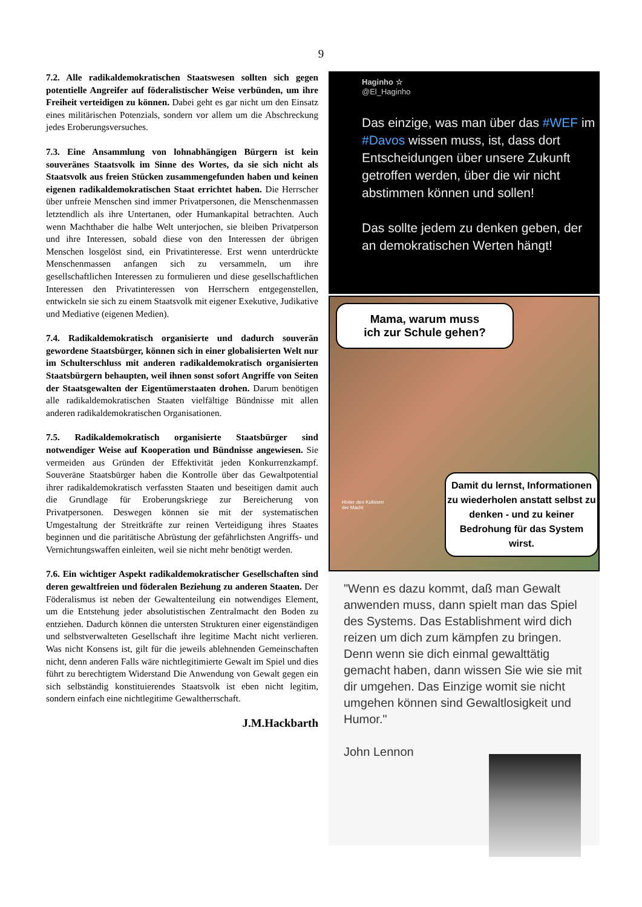9
7.2. Alle radikaldemokratischen Staatswesen sollten sich gegen potentielle Angreifer auf föderalistischer Weise verbünden, um ihre Freiheit verteidigen zu können. Dabei geht es gar nicht um den Einsatz eines militärischen Potenzials, sondern vor allem um die Abschreckung jedes Eroberungsversuches.
7.3. Eine Ansammlung von lohnabhängigen Bürgern ist kein souveränes Staatsvolk im Sinne des Wortes, da sie sich nicht als Staatsvolk aus freien Stücken zusammengefunden haben und keinen eigenen radikaldemokratischen Staat errichtet haben. Die Herrscher über unfreie Menschen sind immer Privatpersonen, die Menschenmassen letztendlich als ihre Untertanen, oder Humankapital betrachten. Auch wenn Machthaber die halbe Welt unterjochen, sie bleiben Privatperson und ihre Interessen, sobald diese von den Interessen der übrigen Menschen losgelöst sind, ein Privatinteresse. Erst wenn unterdrückte Menschenmassen anfangen sich zu versammeln, um ihre gesellschaftlichen Interessen zu formulieren und diese gesellschaftlichen Interessen den Privatinteressen von Herrschern entgegenstellen, entwickeln sie sich zu einem Staatsvolk mit eigener Exekutive, Judikative und Mediative (eigenen Medien).
7.4. Radikaldemokratisch organisierte und dadurch souverän gewordene Staatsbürger, können sich in einer globalisierten Welt nur im Schulterschluss mit anderen radikaldemokratisch organisierten Staatsbürgern behaupten, weil ihnen sonst sofort Angriffe von Seiten der Staatsgewalten der Eigentümerstaaten drohen. Darum benötigen alle radikaldemokratischen Staaten vielfältige Bündnisse mit allen anderen radikaldemokratischen Organisationen.
7.5. Radikaldemokratisch organisierte Staatsbürger sind notwendiger Weise auf Kooperation und Bündnisse angewiesen. Sie vermeiden aus Gründen der Effektivität jeden Konkurrenzkampf. Souveräne Staatsbürger haben die Kontrolle über das Gewaltpotential ihrer radikaldemokratisch verfassten Staaten und beseitigen damit auch die Grundlage für Eroberungskriege zur Bereicherung von Privatpersonen. Deswegen können sie mit der systematischen Umgestaltung der Streitkräfte zur reinen Verteidigung ihres Staates beginnen und die paritätische Abrüstung der gefährlichsten Angriffs- und Vernichtungswaffen einleiten, weil sie nicht mehr benötigt werden.
7.6. Ein wichtiger Aspekt radikaldemokratischer Gesellschaften sind deren gewaltfreien und föderalen Beziehung zu anderen Staaten. Der Föderalismus ist neben der Gewaltenteilung ein notwendiges Element, um die Entstehung jeder absolutistischen Zentralmacht den Boden zu entziehen. Dadurch können die untersten Strukturen einer eigenständigen und selbstverwalteten Gesellschaft ihre legitime Macht nicht verlieren. Was nicht Konsens ist, gilt für die jeweils ablehnenden Gemeinschaften nicht, denn anderen Falls wäre nichtlegitimierte Gewalt im Spiel und dies führt zu berechtigtem Widerstand Die Anwendung von Gewalt gegen ein sich selbständig konstituierendes Staatsvolk ist eben nicht legitim, sondern einfach eine nichtlegitime Gewaltherrschaft.
J.M.Hackbarth
Haginho ☆
@El_Haginho
Das einzige, was man über das #WEF im #Davos wissen muss, ist, dass dort Entscheidungen über unsere Zukunft getroffen werden, über die wir nicht abstimmen können und sollen!
Das sollte jedem zu denken geben, der an demokratischen Werten hängt!
Mama, warum muss
ich zur Schule gehen?
Damit du lernst, Informationen zu wiederholen anstatt selbst zu denken - und zu keiner Bedrohung für das System wirst.
Hinter den Kulissen
der Macht
"Wenn es dazu kommt, daß man Gewalt anwenden muss, dann spielt man das Spiel des Systems. Das Establishment wird dich reizen um dich zum kämpfen zu bringen. Denn wenn sie dich einmal gewalttätig gemacht haben, dann wissen Sie wie sie mit dir umgehen. Das Einzige womit sie nicht umgehen können sind Gewaltlosigkeit und Humor."
John Lennon